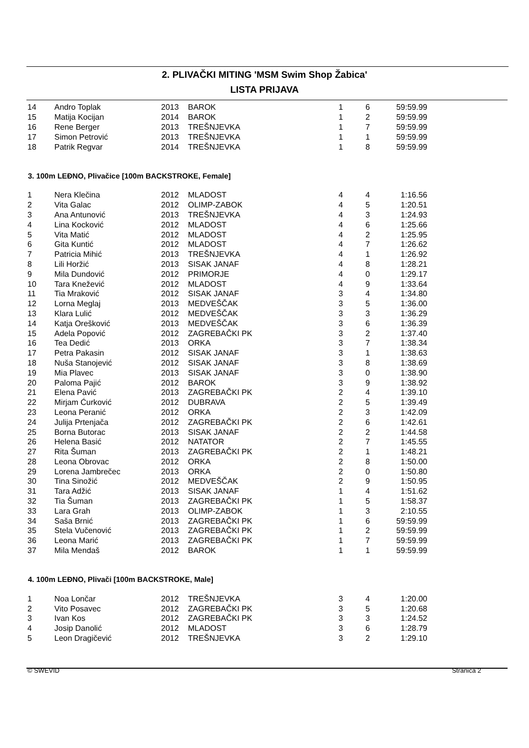2. PLIVAČKI MITING 'MSM Swim Shop Žabica'
LISTA PRIJAVA
| 14 | Andro Toplak | 2013 | BAROK | 1 | 6 | 59:59.99 |
| 15 | Matija Kocijan | 2014 | BAROK | 1 | 2 | 59:59.99 |
| 16 | Rene Berger | 2013 | TREŠNJEVKA | 1 | 7 | 59:59.99 |
| 17 | Simon Petrović | 2013 | TREŠNJEVKA | 1 | 1 | 59:59.99 |
| 18 | Patrik Regvar | 2014 | TREŠNJEVKA | 1 | 8 | 59:59.99 |
3. 100m LEĐNO, Plivačice [100m BACKSTROKE, Female]
| 1 | Nera Klečina | 2012 | MLADOST | 4 | 4 | 1:16.56 |
| 2 | Vita Galac | 2012 | OLIMP-ZABOK | 4 | 5 | 1:20.51 |
| 3 | Ana Antunović | 2013 | TREŠNJEVKA | 4 | 3 | 1:24.93 |
| 4 | Lina Kocković | 2012 | MLADOST | 4 | 6 | 1:25.66 |
| 5 | Vita Matić | 2012 | MLADOST | 4 | 2 | 1:25.95 |
| 6 | Gita Kuntić | 2012 | MLADOST | 4 | 7 | 1:26.62 |
| 7 | Patricia Mihić | 2013 | TREŠNJEVKA | 4 | 1 | 1:26.92 |
| 8 | Lili Horžić | 2013 | SISAK JANAF | 4 | 8 | 1:28.21 |
| 9 | Mila Dundović | 2012 | PRIMORJE | 4 | 0 | 1:29.17 |
| 10 | Tara Knežević | 2012 | MLADOST | 4 | 9 | 1:33.64 |
| 11 | Tia Mraković | 2012 | SISAK JANAF | 3 | 4 | 1:34.80 |
| 12 | Lorna Meglaj | 2013 | MEDVEŠČAK | 3 | 5 | 1:36.00 |
| 13 | Klara Lulić | 2012 | MEDVEŠČAK | 3 | 3 | 1:36.29 |
| 14 | Katja Orešković | 2013 | MEDVEŠČAK | 3 | 6 | 1:36.39 |
| 15 | Adela Popović | 2012 | ZAGREBAČKI PK | 3 | 2 | 1:37.40 |
| 16 | Tea Dedić | 2013 | ORKA | 3 | 7 | 1:38.34 |
| 17 | Petra Pakasin | 2012 | SISAK JANAF | 3 | 1 | 1:38.63 |
| 18 | Nuša Stanojević | 2012 | SISAK JANAF | 3 | 8 | 1:38.69 |
| 19 | Mia Plavec | 2013 | SISAK JANAF | 3 | 0 | 1:38.90 |
| 20 | Paloma Pajić | 2012 | BAROK | 3 | 9 | 1:38.92 |
| 21 | Elena Pavić | 2013 | ZAGREBAČKI PK | 2 | 4 | 1:39.10 |
| 22 | Mirjam Ćurković | 2012 | DUBRAVA | 2 | 5 | 1:39.49 |
| 23 | Leona Peranić | 2012 | ORKA | 2 | 3 | 1:42.09 |
| 24 | Julija Prtenjača | 2012 | ZAGREBAČKI PK | 2 | 6 | 1:42.61 |
| 25 | Borna Butorac | 2013 | SISAK JANAF | 2 | 2 | 1:44.58 |
| 26 | Helena Basić | 2012 | NATATOR | 2 | 7 | 1:45.55 |
| 27 | Rita Šuman | 2013 | ZAGREBAČKI PK | 2 | 1 | 1:48.21 |
| 28 | Leona Obrovac | 2012 | ORKA | 2 | 8 | 1:50.00 |
| 29 | Lorena Jambrečec | 2013 | ORKA | 2 | 0 | 1:50.80 |
| 30 | Tina Sinožić | 2012 | MEDVEŠČAK | 2 | 9 | 1:50.95 |
| 31 | Tara Adžić | 2013 | SISAK JANAF | 1 | 4 | 1:51.62 |
| 32 | Tia Šuman | 2013 | ZAGREBAČKI PK | 1 | 5 | 1:58.37 |
| 33 | Lara Grah | 2013 | OLIMP-ZABOK | 1 | 3 | 2:10.55 |
| 34 | Saša Brnić | 2013 | ZAGREBAČKI PK | 1 | 6 | 59:59.99 |
| 35 | Stela Vučenović | 2013 | ZAGREBAČKI PK | 1 | 2 | 59:59.99 |
| 36 | Leona Marić | 2013 | ZAGREBAČKI PK | 1 | 7 | 59:59.99 |
| 37 | Mila Mendaš | 2012 | BAROK | 1 | 1 | 59:59.99 |
4. 100m LEĐNO, Plivači [100m BACKSTROKE, Male]
| 1 | Noa Lončar | 2012 | TREŠNJEVKA | 3 | 4 | 1:20.00 |
| 2 | Vito Posavec | 2012 | ZAGREBAČKI PK | 3 | 5 | 1:20.68 |
| 3 | Ivan Kos | 2012 | ZAGREBAČKI PK | 3 | 3 | 1:24.52 |
| 4 | Josip Danolić | 2012 | MLADOST | 3 | 6 | 1:28.79 |
| 5 | Leon Dragičević | 2012 | TREŠNJEVKA | 3 | 2 | 1:29.10 |
© SWEVID Stranica 2